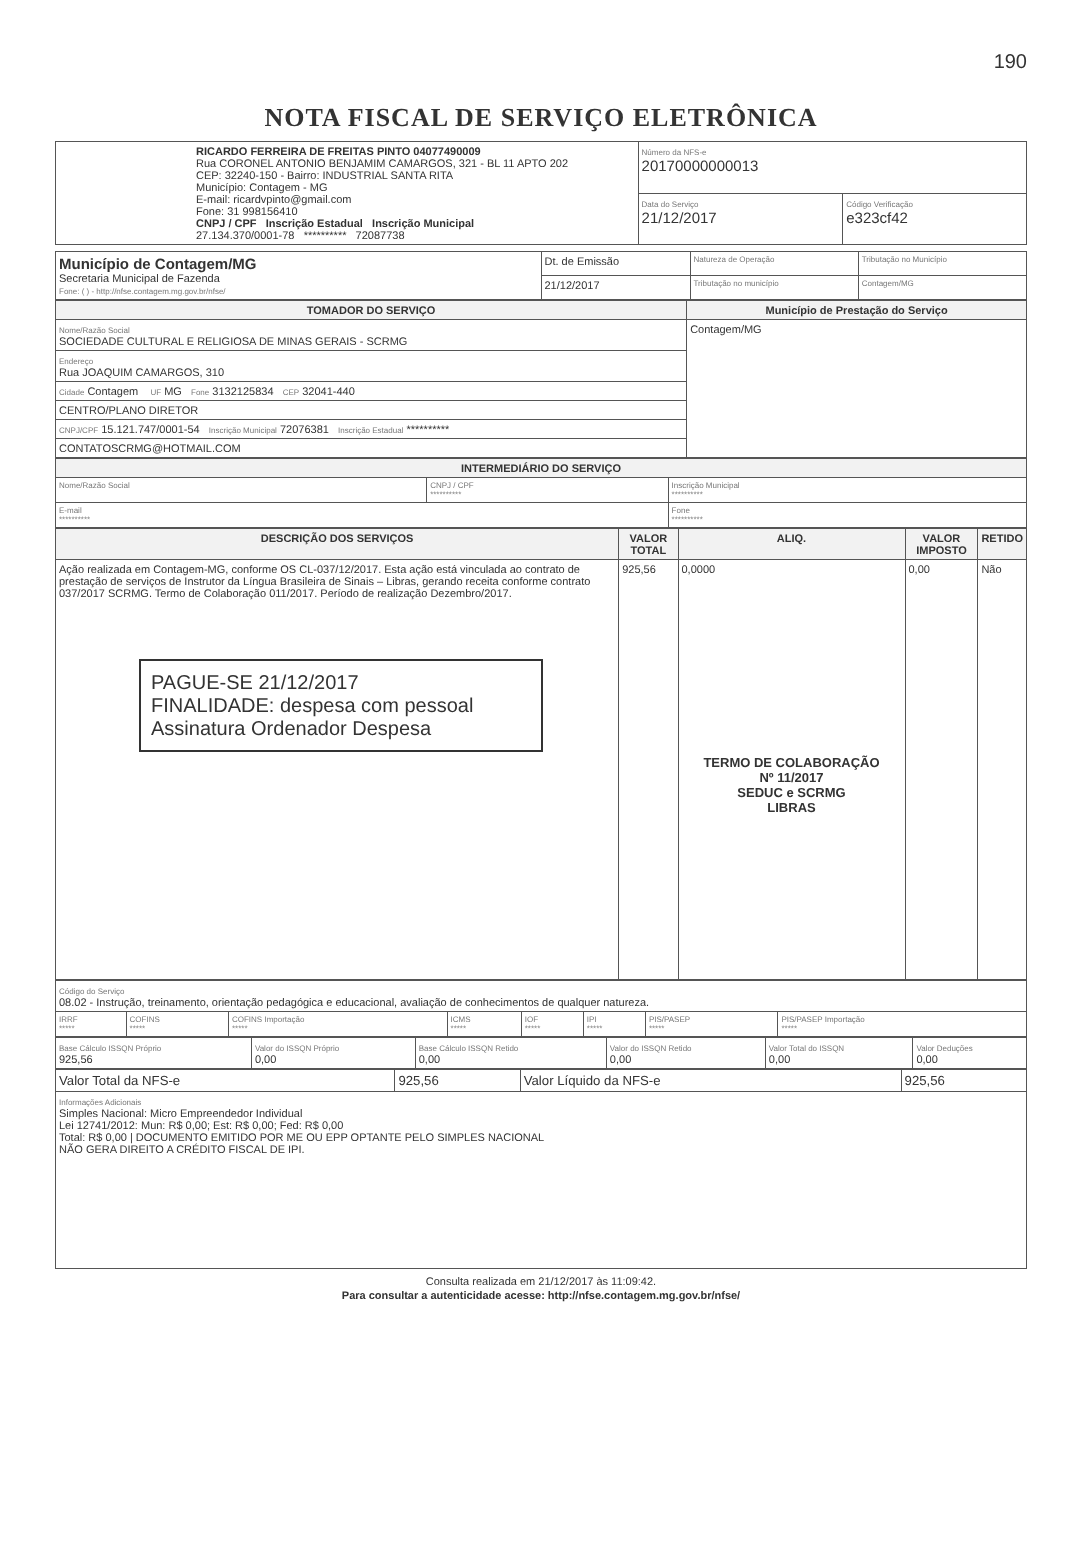190
NOTA FISCAL DE SERVIÇO ELETRÔNICA
| RICARDO FERREIRA DE FREITAS PINTO 04077490009 Rua CORONEL ANTONIO BENJAMIM CAMARGOS, 321 - BL 11 APTO 202 CEP: 32240-150 - Bairro: INDUSTRIAL SANTA RITA Município: Contagem - MG E-mail: ricardvpinto@gmail.com Fone: 31 998156410 CNPJ / CPF Inscrição Estadual Inscrição Municipal 27.134.370/0001-78 ********** 72087738 | Número da NFS-e 20170000000013 | |
| | Data do Serviço 21/12/2017 | Código Verificação e323cf42 |
| Município de Contagem/MG Secretaria Municipal de Fazenda Fone: ( ) - http://nfse.contagem.mg.gov.br/nfse/ | Dt. de Emissão | Natureza de Operação | Tributação no Município |
| | 21/12/2017 | Tributação no município | Contagem/MG |
| TOMADOR DO SERVIÇO | Município de Prestação do Serviço |
| --- | --- |
| Nome/Razão Social SOCIEDADE CULTURAL E RELIGIOSA DE MINAS GERAIS - SCRMG | Contagem/MG |
| Endereço Rua JOAQUIM CAMARGOS, 310 | |
| Cidade Contagem UF MG Fone 3132125834 CEP 32041-440 | |
| CENTRO/PLANO DIRETOR | |
| CNPJ/CPF 15.121.747/0001-54 Inscrição Municipal 72076381 Inscrição Estadual ********** | |
| CONTATOSCRMG@HOTMAIL.COM | |
| INTERMEDIÁRIO DO SERVIÇO | | |
| --- | --- | --- |
| Nome/Razão Social | CNPJ / CPF ********** | Inscrição Municipal ********** |
| E-mail ********** | | Fone ********** |
| DESCRIÇÃO DOS SERVIÇOS | VALOR TOTAL | ALIQ. | VALOR IMPOSTO | RETIDO |
| --- | --- | --- | --- | --- |
| Ação realizada em Contagem-MG, conforme OS CL-037/12/2017. Esta ação está vinculada ao contrato de prestação de serviços de Instrutor da Língua Brasileira de Sinais – Libras, gerando receita conforme contrato 037/2017 SCRMG. Termo de Colaboração 011/2017. Período de realização Dezembro/2017. PAGUE-SE 21/12/2017 FINALIDADE: despesa com pessoal Assinatura Ordenador Despesa | 925,56 | 0,0000 TERMO DE COLABORAÇÃO Nº 11/2017 SEDUC e SCRMG LIBRAS | 0,00 | Não |
| Código do Serviço 08.02 - Instrução, treinamento, orientação pedagógica e educacional, avaliação de conhecimentos de qualquer natureza. | | | | | | | |
| IRRF ***** | COFINS ***** | COFINS Importação ***** | ICMS ***** | IOF ***** | IPI ***** | PIS/PASEP ***** | PIS/PASEP Importação ***** |
| Base Cálculo ISSQN Próprio 925,56 | Valor do ISSQN Próprio 0,00 | Base Cálculo ISSQN Retido 0,00 | Valor do ISSQN Retido 0,00 | Valor Total do ISSQN 0,00 | Valor Deduções 0,00 |
| Valor Total da NFS-e | 925,56 | Valor Líquido da NFS-e | 925,56 |
| Informações Adicionais Simples Nacional: Micro Empreendedor Individual Lei 12741/2012: Mun: R$ 0,00; Est: R$ 0,00; Fed: R$ 0,00 Total: R$ 0,00 / DOCUMENTO EMITIDO POR ME OU EPP OPTANTE PELO SIMPLES NACIONAL NÃO GERA DIREITO A CRÉDITO FISCAL DE IPI. | | | |
Consulta realizada em 21/12/2017 às 11:09:42.
Para consultar a autenticidade acesse: http://nfse.contagem.mg.gov.br/nfse/